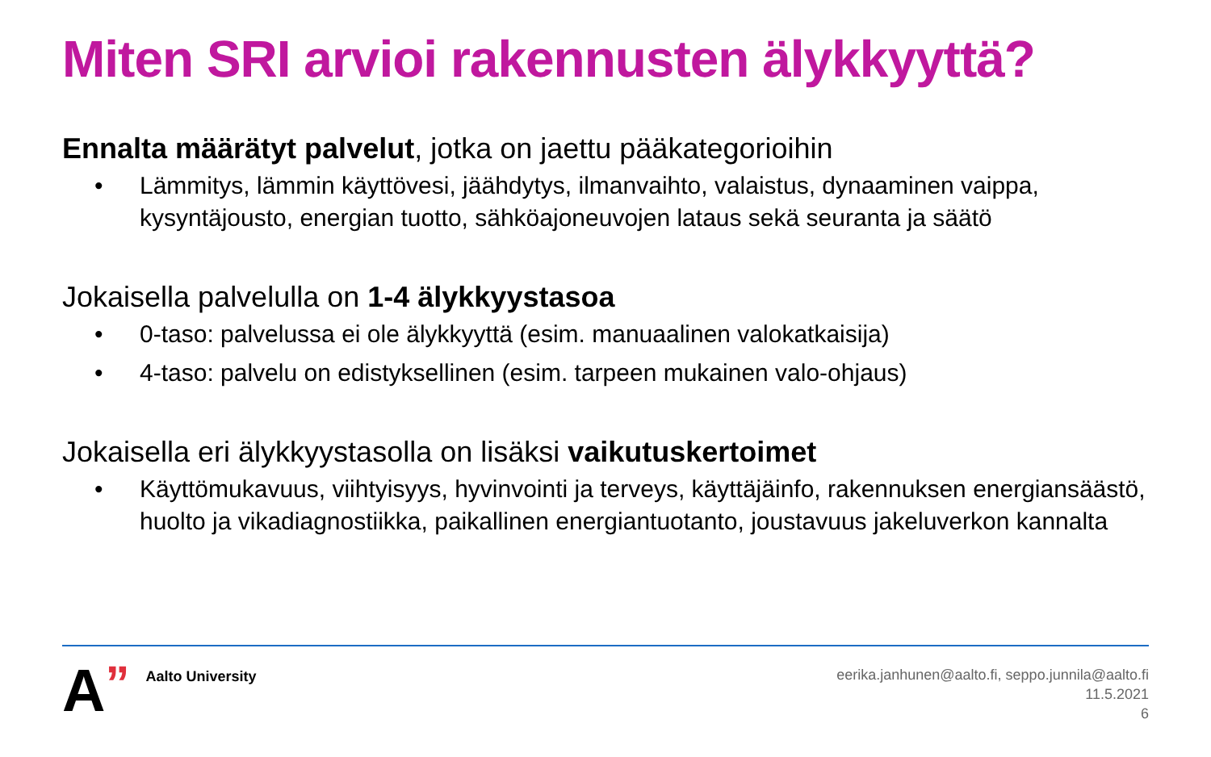Miten SRI arvioi rakennusten älykkyyttä?
Ennalta määrätyt palvelut, jotka on jaettu pääkategorioihin
• Lämmitys, lämmin käyttövesi, jäähdytys, ilmanvaihto, valaistus, dynaaminen vaippa, kysyntäjousto, energian tuotto, sähköajoneuvojen lataus sekä seuranta ja säätö
Jokaisella palvelulla on 1-4 älykkyystasoa
• 0-taso: palvelussa ei ole älykkyyttä (esim. manuaalinen valokatkaisija)
• 4-taso: palvelu on edistyksellinen (esim. tarpeen mukainen valo-ohjaus)
Jokaisella eri älykkyystasolla on lisäksi vaikutuskertoimet
• Käyttömukavuus, viihtyisyys, hyvinvointi ja terveys, käyttäjäinfo, rakennuksen energiansäästö, huolto ja vikadiagnostiikka, paikallinen energiantuotanto, joustavuus jakeluverkon kannalta
A” Aalto University
eerika.janhunen@aalto.fi, seppo.junnila@aalto.fi
11.5.2021
6